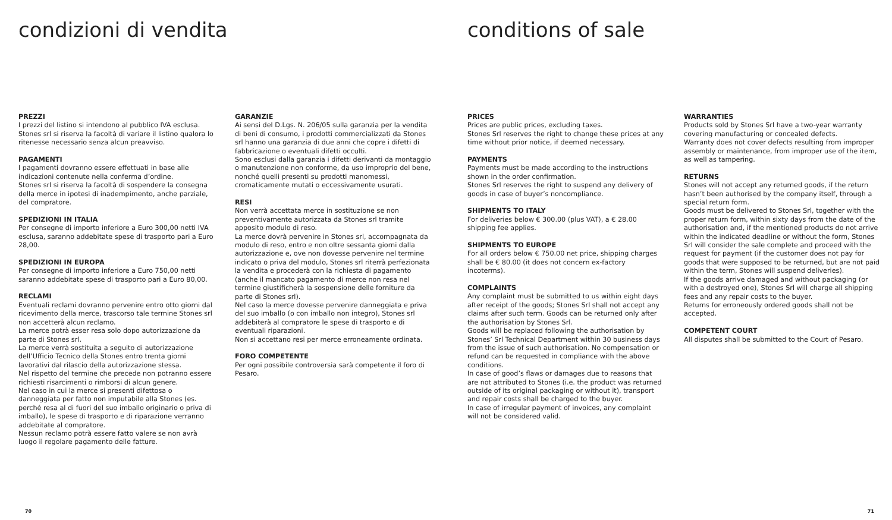condizioni di vendita
PREZZI
I prezzi del listino si intendono al pubblico IVA esclusa.
Stones srl si riserva la facoltà di variare il listino qualora lo ritenesse necessario senza alcun preavviso.
PAGAMENTI
I pagamenti dovranno essere effettuati in base alle indicazioni contenute nella conferma d’ordine.
Stones srl si riserva la facoltà di sospendere la consegna della merce in ipotesi di inadempimento, anche parziale, del compratore.
SPEDIZIONI IN ITALIA
Per consegne di importo inferiore a Euro 300,00 netti IVA esclusa, saranno addebitate spese di trasporto pari a Euro 28,00.
SPEDIZIONI IN EUROPA
Per consegne di importo inferiore a Euro 750,00 netti saranno addebitate spese di trasporto pari a Euro 80,00.
RECLAMI
Eventuali reclami dovranno pervenire entro otto giorni dal ricevimento della merce, trascorso tale termine Stones srl non accetterà alcun reclamo.
La merce potrà esser resa solo dopo autorizzazione da parte di Stones srl.
La merce verrà sostituita a seguito di autorizzazione dell’Ufficio Tecnico della Stones entro trenta giorni lavorativi dal rilascio della autorizzazione stessa.
Nel rispetto del termine che precede non potranno essere richiesti risarcimenti o rimborsi di alcun genere.
Nel caso in cui la merce si presenti difettosa o danneggiata per fatto non imputabile alla Stones (es. perché resa al di fuori del suo imballo originario o priva di imballo), le spese di trasporto e di riparazione verranno addebitate al compratore.
Nessun reclamo potrà essere fatto valere se non avrà luogo il regolare pagamento delle fatture.
GARANZIE
Ai sensi del D.Lgs. N. 206/05 sulla garanzia per la vendita di beni di consumo, i prodotti commercializzati da Stones srl hanno una garanzia di due anni che copre i difetti di fabbricazione o eventuali difetti occulti.
Sono esclusi dalla garanzia i difetti derivanti da montaggio o manutenzione non conforme, da uso improprio del bene, nonché quelli presenti su prodotti manomessi, cromaticamente mutati o eccessivamente usurati.
RESI
Non verrà accettata merce in sostituzione se non preventivamente autorizzata da Stones srl tramite apposito modulo di reso.
La merce dovrà pervenire in Stones srl, accompagnata da modulo di reso, entro e non oltre sessanta giorni dalla autorizzazione e, ove non dovesse pervenire nel termine indicato o priva del modulo, Stones srl riterrà perfezionata la vendita e procederà con la richiesta di pagamento (anche il mancato pagamento di merce non resa nel termine giustificherà la sospensione delle forniture da parte di Stones srl).
Nel caso la merce dovesse pervenire danneggiata e priva del suo imballo (o con imballo non integro), Stones srl addebiterà al compratore le spese di trasporto e di eventuali riparazioni.
Non si accettano resi per merce erroneamente ordinata.
FORO COMPETENTE
Per ogni possibile controversia sarà competente il foro di Pesaro.
70
conditions of sale
PRICES
Prices are public prices, excluding taxes.
Stones Srl reserves the right to change these prices at any time without prior notice, if deemed necessary.
PAYMENTS
Payments must be made according to the instructions shown in the order confirmation.
Stones Srl reserves the right to suspend any delivery of goods in case of buyer’s noncompliance.
SHIPMENTS TO ITALY
For deliveries below € 300.00 (plus VAT), a € 28.00 shipping fee applies.
SHIPMENTS TO EUROPE
For all orders below € 750.00 net price, shipping charges shall be € 80.00 (it does not concern ex-factory incoterms).
COMPLAINTS
Any complaint must be submitted to us within eight days after receipt of the goods; Stones Srl shall not accept any claims after such term. Goods can be returned only after the authorisation by Stones Srl.
Goods will be replaced following the authorisation by Stones’ Srl Technical Department within 30 business days from the issue of such authorisation. No compensation or refund can be requested in compliance with the above conditions.
In case of good’s flaws or damages due to reasons that are not attributed to Stones (i.e. the product was returned outside of its original packaging or without it), transport and repair costs shall be charged to the buyer.
In case of irregular payment of invoices, any complaint will not be considered valid.
WARRANTIES
Products sold by Stones Srl have a two-year warranty covering manufacturing or concealed defects.
Warranty does not cover defects resulting from improper assembly or maintenance, from improper use of the item, as well as tampering.
RETURNS
Stones will not accept any returned goods, if the return hasn’t been authorised by the company itself, through a special return form.
Goods must be delivered to Stones Srl, together with the proper return form, within sixty days from the date of the authorisation and, if the mentioned products do not arrive within the indicated deadline or without the form, Stones Srl will consider the sale complete and proceed with the request for payment (if the customer does not pay for goods that were supposed to be returned, but are not paid within the term, Stones will suspend deliveries).
If the goods arrive damaged and without packaging (or with a destroyed one), Stones Srl will charge all shipping fees and any repair costs to the buyer.
Returns for erroneously ordered goods shall not be accepted.
COMPETENT COURT
All disputes shall be submitted to the Court of Pesaro.
71